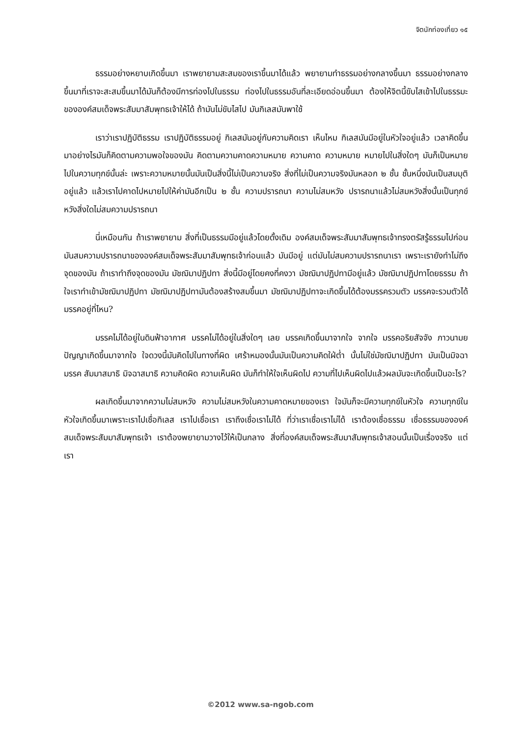จิตนักท่องเที่ยว ๑๕
ธรรมอย่างหยาบเกิดขึ้นมา เราพยายามสะสมของเราขึ้นมาได้แล้ว พยายามทำธรรมอย่างกลางขึ้นมา ธรรมอย่างกลางขึ้นมาที่เราจะสะสมขึ้นมาได้มันก็ต้องมีการท่องไปในธรรม ท่องไปในธรรมอันที่ละเอียดอ่อนขึ้นมา ต้องให้จิตนี้ขับไสเข้าไปในธรรมะขององค์สมเด็จพระสัมมาสัมพุทธเจ้าให้ได้ ถ้ามันไม่ขับไสไป มันกิเลสมันพาใช้
เราว่าเราปฏิบัติธรรม เราปฏิบัติธรรมอยู่ กิเลสมันอยู่กับความคิดเรา เห็นไหม กิเลสมันมีอยู่ในหัวใจอยู่แล้ว เวลาคิดขึ้นมาอย่างไรมันก็คิดตามความพอใจของมัน คิดตามความคาดความหมาย ความคาด ความหมาย หมายไปในสิ่งใดๆ มันก็เป็นหมายไปในความทุกข์นั้นล่ะ เพราะความหมายนั้นมันเป็นสิ่งนี้ไม่เป็นความจริง สิ่งที่ไม่เป็นความจริงมันหลอก ๒ ชั้น ชั้นหนึ่งมันเป็นสมมุติอยู่แล้ว แล้วเราไปคาดไปหมายไปให้ค่ามันอีกเป็น ๒ ชั้น ความปรารถนา ความไม่สมหวัง ปรารถนาแล้วไม่สมหวังสิ่งนั้นเป็นทุกข์ หวังสิ่งใดไม่สมความปรารถนา
นี่เหมือนกัน ถ้าเราพยายาม สิ่งที่เป็นธรรมมีอยู่แล้วโดยดั้งเดิม องค์สมเด็จพระสัมมาสัมพุทธเจ้าทรงตรัสรู้ธรรมไปก่อน มันสมความปรารถนาขององค์สมเด็จพระสัมมาสัมพุทธเจ้าก่อนแล้ว มันมีอยู่ แต่มันไม่สมความปรารถนาเรา เพราะเรายังทำไม่ถึงจุดของมัน ถ้าเราทำถึงจุดของมัน มัชฌิมาปฏิปทา สิ่งนี้มีอยู่โดยคงที่คงวา มัชฌิมาปฏิปทามีอยู่แล้ว มัชฌิมาปฏิปทาโดยธรรม ถ้าใจเราทำเข้ามัชฌิมาปฏิปทา มัชฌิมาปฏิปทามันต้องสร้างสมขึ้นมา มัชฌิมาปฏิปทาจะเกิดขึ้นได้ต้องมรรครวมตัว มรรคจะรวมตัวได้ มรรคอยู่ที่ไหน?
มรรคไม่ได้อยู่ในดินฟ้าอากาศ มรรคไม่ได้อยู่ในสิ่งใดๆ เลย มรรคเกิดขึ้นมาจากใจ จากใจ มรรคอริยสัจจัง ภาวนามยปัญญาเกิดขึ้นมาจากใจ ใจดวงนี้มันคิดไปในทางที่ผิด เศร้าหมองนั้นมันเป็นความคิดใฝ่ต่ำ นั้นไม่ใช่มัชฌิมาปฏิปทา มันเป็นมิจฉามรรค สัมมาสมาธิ มิจฉาสมาธิ ความคิดผิด ความเห็นผิด มันก็ทำให้ใจเห็นผิดไป ความที่ไปเห็นผิดไปแล้วผลมันจะเกิดขึ้นเป็นอะไร?
ผลเกิดขึ้นมาจากความไม่สมหวัง ความไม่สมหวังในความคาดหมายของเรา ใจมันก็จะมีความทุกข์ในหัวใจ ความทุกข์ในหัวใจเกิดขึ้นมาเพราะเราไปเชื่อกิเลส เราไปเชื่อเรา เราถึงเชื่อเราไม่ได้ ที่ว่าเราเชื่อเราไม่ได้ เราต้องเชื่อธรรม เชื่อธรรมขององค์สมเด็จพระสัมมาสัมพุทธเจ้า เราต้องพยายามวางไว้ให้เป็นกลาง สิ่งที่องค์สมเด็จพระสัมมาสัมพุทธเจ้าสอนนั้นเป็นเรื่องจริง แต่เรา
©2012 www.sa-ngob.com